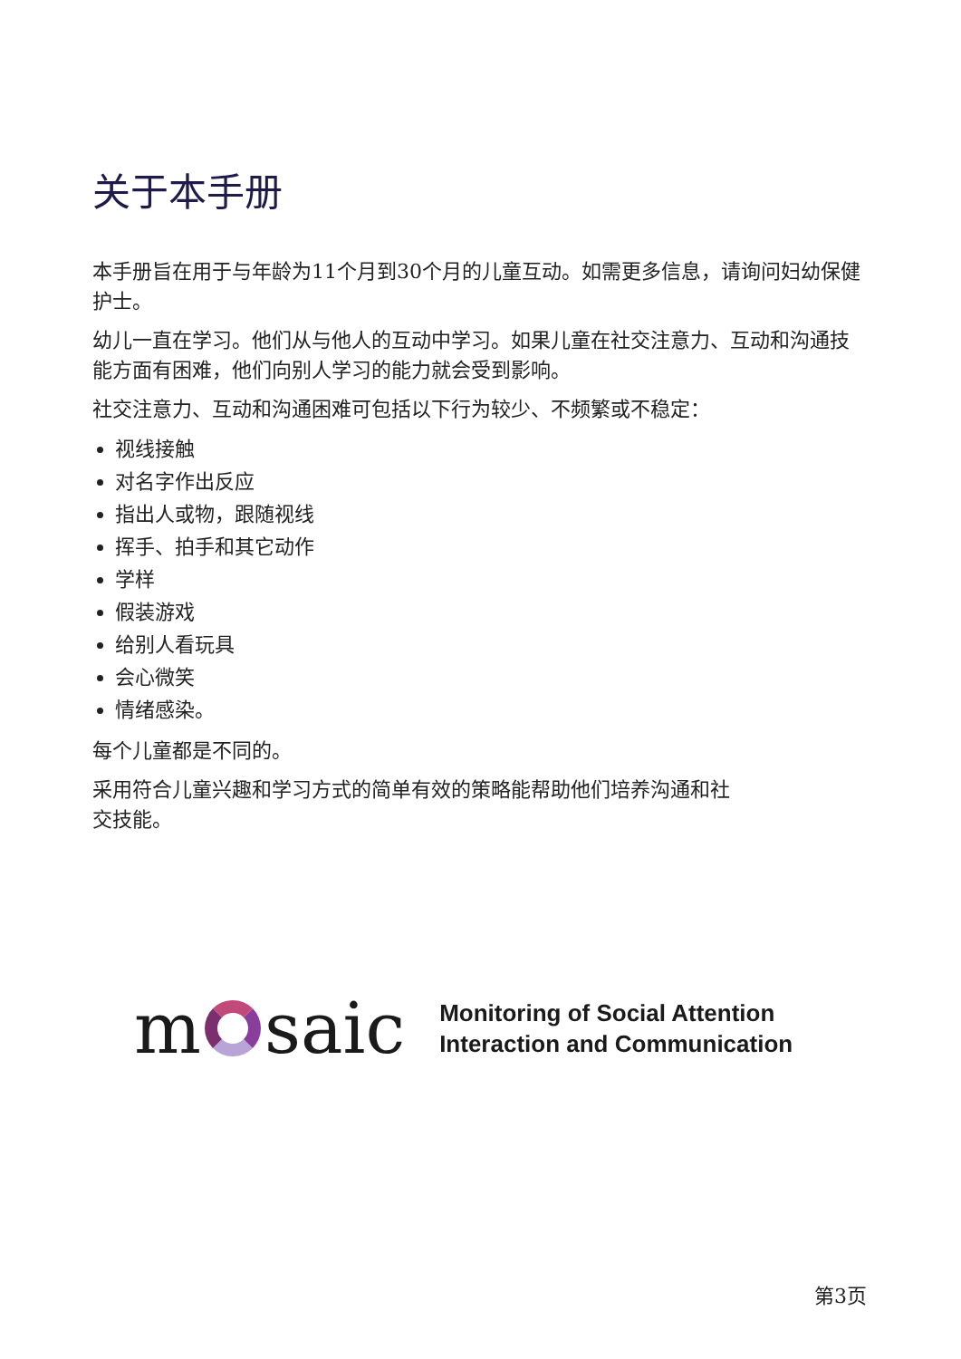关于本手册
本手册旨在用于与年龄为11个月到30个月的儿童互动。如需更多信息，请询问妇幼保健护士。
幼儿一直在学习。他们从与他人的互动中学习。如果儿童在社交注意力、互动和沟通技能方面有困难，他们向别人学习的能力就会受到影响。
社交注意力、互动和沟通困难可包括以下行为较少、不频繁或不稳定：
视线接触
对名字作出反应
指出人或物，跟随视线
挥手、拍手和其它动作
学样
假装游戏
给别人看玩具
会心微笑
情绪感染。
每个儿童都是不同的。
采用符合儿童兴趣和学习方式的简单有效的策略能帮助他们培养沟通和社
交技能。
m saic
Monitoring of Social Attention
Interaction and Communication
第3页